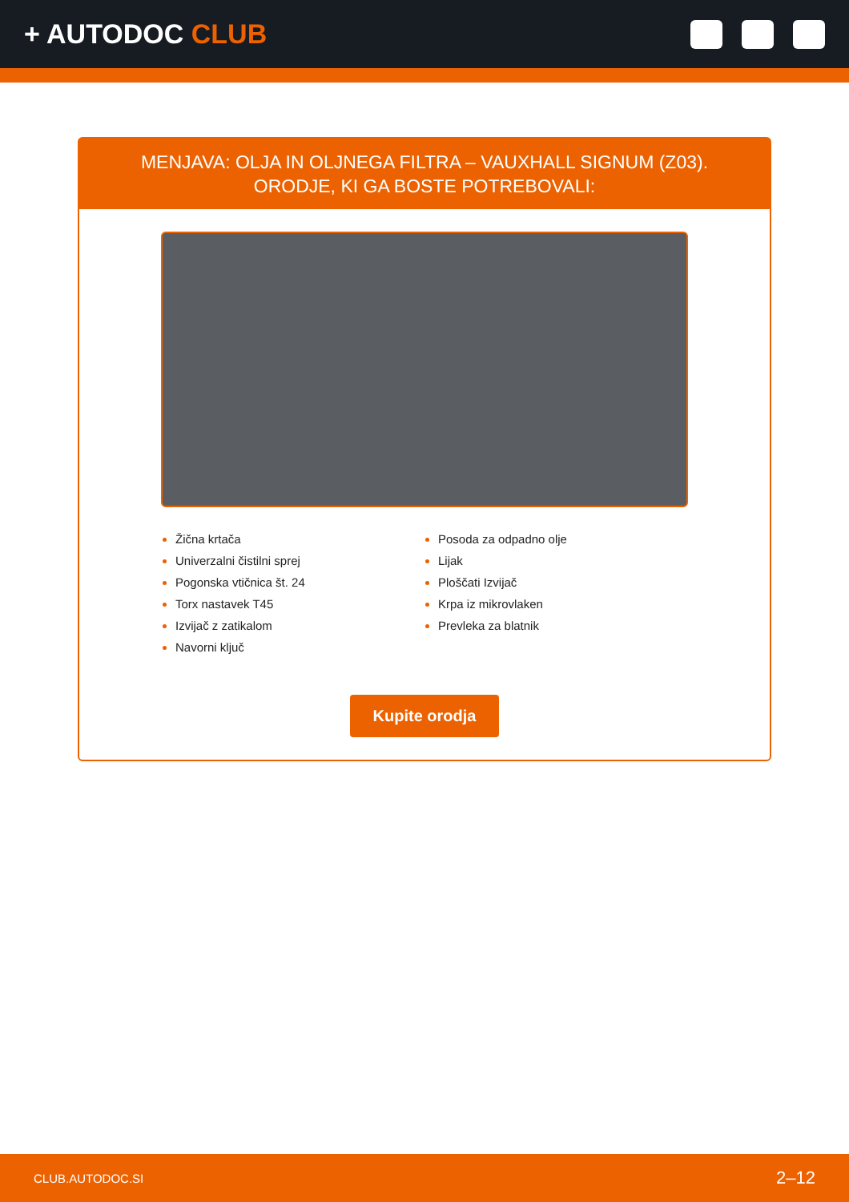+ AUTODOC CLUB
MENJAVA: OLJA IN OLJNEGA FILTRA – VAUXHALL SIGNUM (Z03). ORODJE, KI GA BOSTE POTREBOVALI:
Žična krtača
Univerzalni čistilni sprej
Pogonska vtičnica št. 24
Torx nastavek T45
Izvijač z zatikalom
Navorni ključ
Posoda za odpadno olje
Lijak
Ploščati Izvijač
Krpa iz mikrovlaken
Prevleka za blatnik
Kupite orodja
CLUB.AUTODOC.SI 2–12